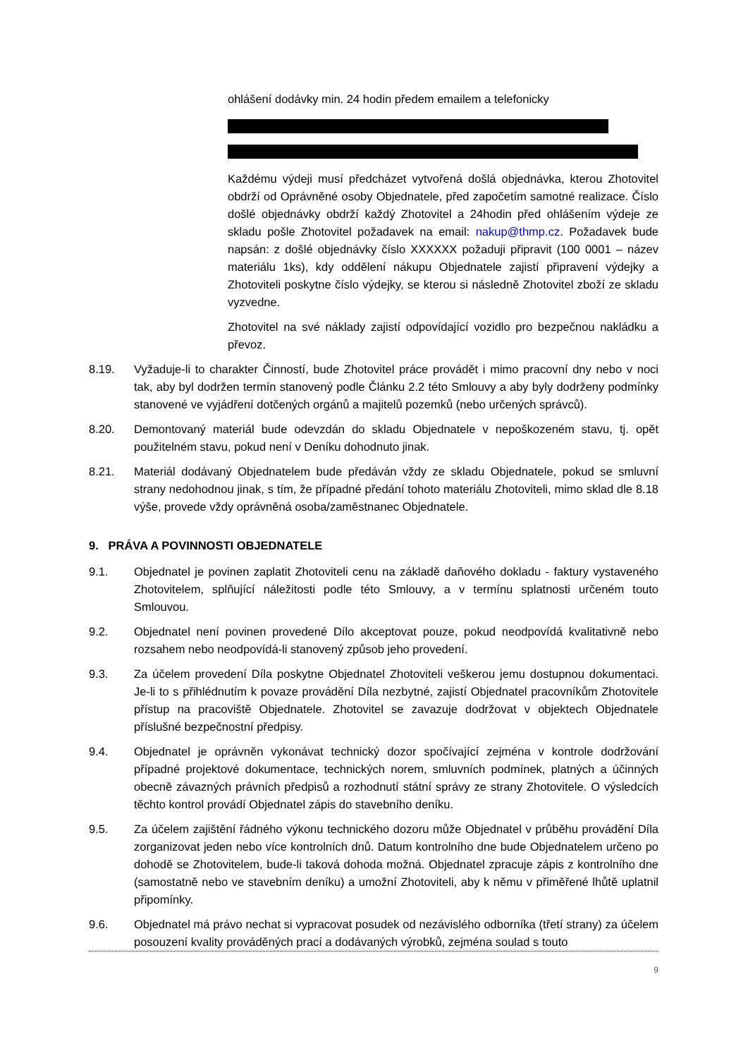ohlášení dodávky min. 24 hodin předem emailem a telefonicky
Každému výdeji musí předcházet vytvořená došlá objednávka, kterou Zhotovitel obdrží od Oprávněné osoby Objednatele, před započetím samotné realizace. Číslo došlé objednávky obdrží každý Zhotovitel a 24hodin před ohlášením výdeje ze skladu pošle Zhotovitel požadavek na email: nakup@thmp.cz. Požadavek bude napsán: z došlé objednávky číslo XXXXXX požaduji připravit (100 0001 – název materiálu 1ks), kdy oddělení nákupu Objednatele zajistí připravení výdejky a Zhotoviteli poskytne číslo výdejky, se kterou si následně Zhotovitel zboží ze skladu vyzvedne.
Zhotovitel na své náklady zajistí odpovídající vozidlo pro bezpečnou nakládku a převoz.
8.19. Vyžaduje-li to charakter Činností, bude Zhotovitel práce provádět i mimo pracovní dny nebo v noci tak, aby byl dodržen termín stanovený podle Článku 2.2 této Smlouvy a aby byly dodrženy podmínky stanovené ve vyjádření dotčených orgánů a majitelů pozemků (nebo určených správců).
8.20. Demontovaný materiál bude odevzdán do skladu Objednatele v nepoškozeném stavu, tj. opět použitelném stavu, pokud není v Deníku dohodnuto jinak.
8.21. Materiál dodávaný Objednatelem bude předáván vždy ze skladu Objednatele, pokud se smluvní strany nedohodnou jinak, s tím, že případné předání tohoto materiálu Zhotoviteli, mimo sklad dle 8.18 výše, provede vždy oprávněná osoba/zaměstnanec Objednatele.
9. PRÁVA A POVINNOSTI OBJEDNATELE
9.1. Objednatel je povinen zaplatit Zhotoviteli cenu na základě daňového dokladu - faktury vystaveného Zhotovitelem, splňující náležitosti podle této Smlouvy, a v termínu splatnosti určeném touto Smlouvou.
9.2. Objednatel není povinen provedené Dílo akceptovat pouze, pokud neodpovídá kvalitativně nebo rozsahem nebo neodpovídá-li stanovený způsob jeho provedení.
9.3. Za účelem provedení Díla poskytne Objednatel Zhotoviteli veškerou jemu dostupnou dokumentaci. Je-li to s přihlédnutím k povaze provádění Díla nezbytné, zajistí Objednatel pracovníkům Zhotovitele přístup na pracoviště Objednatele. Zhotovitel se zavazuje dodržovat v objektech Objednatele příslušné bezpečnostní předpisy.
9.4. Objednatel je oprávněn vykonávat technický dozor spočívající zejména v kontrole dodržování případné projektové dokumentace, technických norem, smluvních podmínek, platných a účinných obecně závazných právních předpisů a rozhodnutí státní správy ze strany Zhotovitele. O výsledcích těchto kontrol provádí Objednatel zápis do stavebního deníku.
9.5. Za účelem zajištění řádného výkonu technického dozoru může Objednatel v průběhu provádění Díla zorganizovat jeden nebo více kontrolních dnů. Datum kontrolního dne bude Objednatelem určeno po dohodě se Zhotovitelem, bude-li taková dohoda možná. Objednatel zpracuje zápis z kontrolního dne (samostatně nebo ve stavebním deníku) a umožní Zhotoviteli, aby k němu v přiměřené lhůtě uplatnil připomínky.
9.6. Objednatel má právo nechat si vypracovat posudek od nezávislého odborníka (třetí strany) za účelem posouzení kvality prováděných prací a dodávaných výrobků, zejména soulad s touto
9